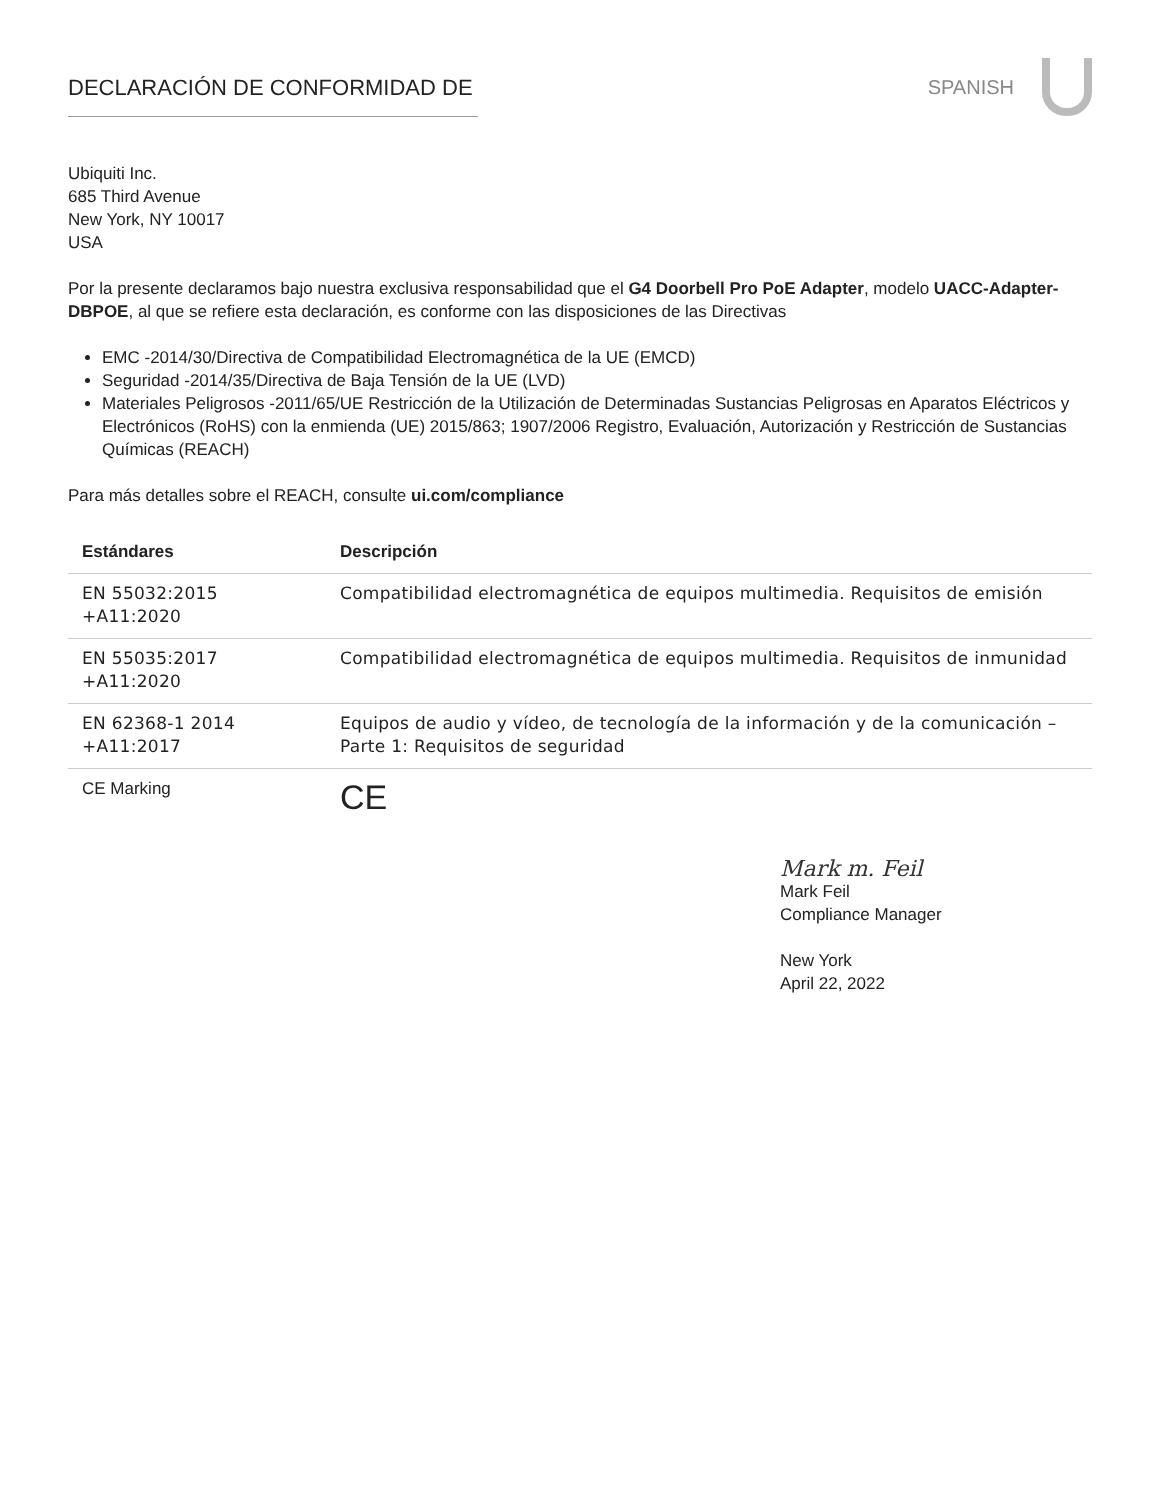DECLARACIÓN DE CONFORMIDAD DE SPANISH
Ubiquiti Inc.
685 Third Avenue
New York, NY 10017
USA
Por la presente declaramos bajo nuestra exclusiva responsabilidad que el G4 Doorbell Pro PoE Adapter, modelo UACC-Adapter-DBPOE, al que se refiere esta declaración, es conforme con las disposiciones de las Directivas
EMC -2014/30/Directiva de Compatibilidad Electromagnética de la UE (EMCD)
Seguridad -2014/35/Directiva de Baja Tensión de la UE (LVD)
Materiales Peligrosos -2011/65/UE Restricción de la Utilización de Determinadas Sustancias Peligrosas en Aparatos Eléctricos y Electrónicos (RoHS) con la enmienda (UE) 2015/863; 1907/2006 Registro, Evaluación, Autorización y Restricción de Sustancias Químicas (REACH)
Para más detalles sobre el REACH, consulte ui.com/compliance
| Estándares | Descripción |
| --- | --- |
| EN 55032:2015 +A11:2020 | Compatibilidad electromagnética de equipos multimedia. Requisitos de emisión |
| EN 55035:2017 +A11:2020 | Compatibilidad electromagnética de equipos multimedia. Requisitos de inmunidad |
| EN 62368-1 2014 +A11:2017 | Equipos de audio y vídeo, de tecnología de la información y de la comunicación – Parte 1: Requisitos de seguridad |
| CE Marking | CE |
Mark m. Feil
Mark Feil
Compliance Manager
New York
April 22, 2022